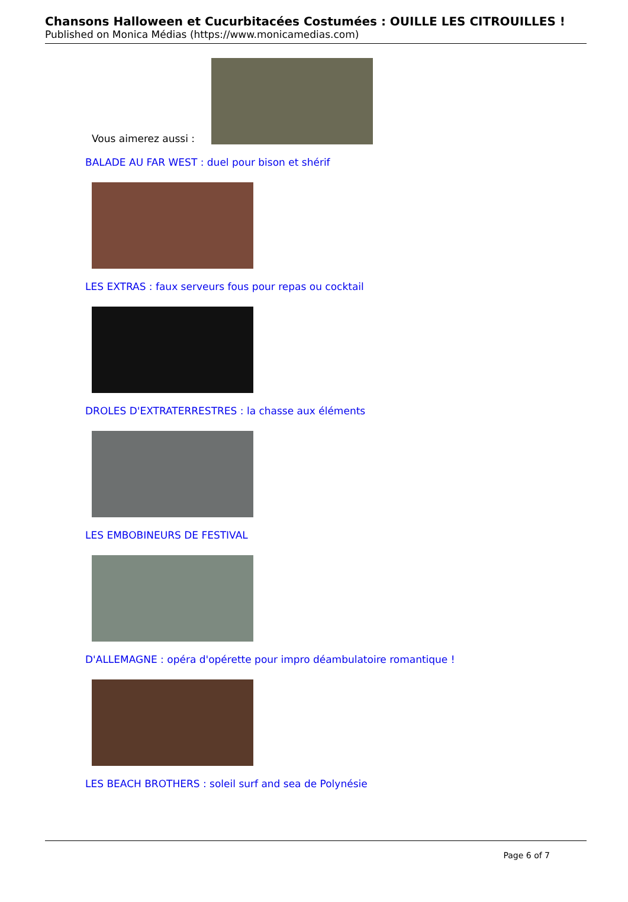Chansons Halloween et Cucurbitacées Costumées : OUILLE LES CITROUILLES !
Published on Monica Médias (https://www.monicamedias.com)
Vous aimerez aussi :
BALADE AU FAR WEST : duel pour bison et shérif
LES EXTRAS : faux serveurs fous pour repas ou cocktail
DROLES D'EXTRATERRESTRES : la chasse aux éléments
LES EMBOBINEURS DE FESTIVAL
D'ALLEMAGNE : opéra d'opérette pour impro déambulatoire romantique !
LES BEACH BROTHERS : soleil surf and sea de Polynésie
Page 6 of 7